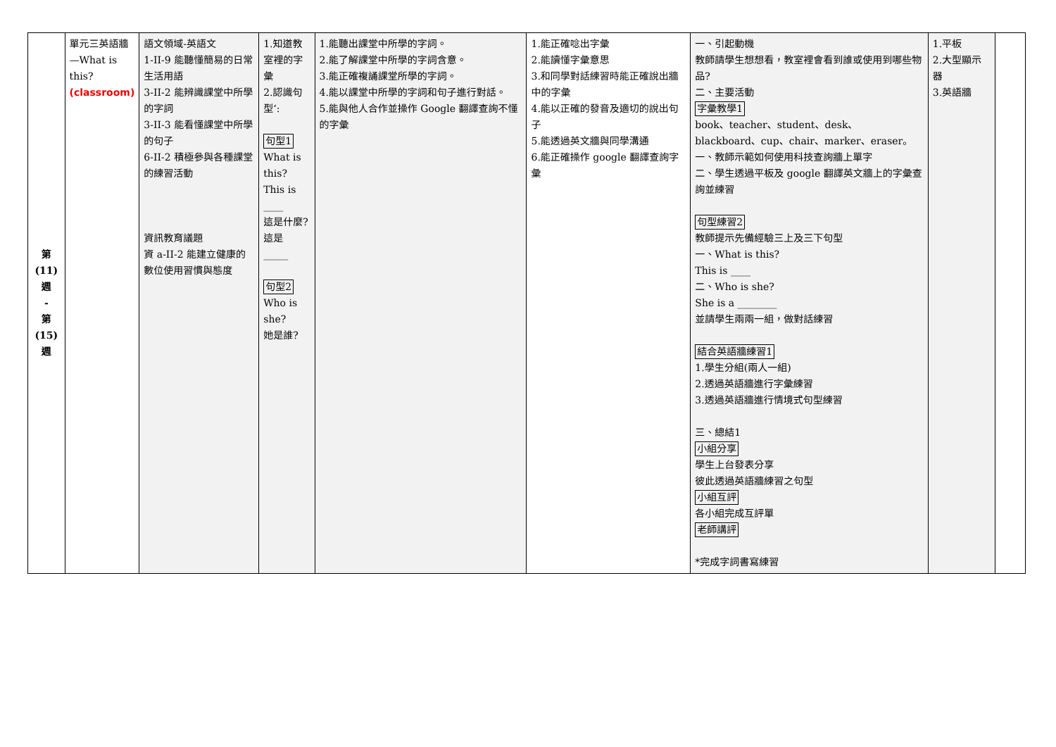| 第(11)週 - 第(15)週 | 單元三英語牆—What is this? (classroom) | 語文領域-英語文 1-II-9 能聽懂簡易的日常生活用語 3-II-2 能辨識課堂中所學的字詞 3-II-3 能看懂課堂中所學的句子 6-II-2 積極參與各種課堂的練習活動 資訊教育議題 資 a-II-2 能建立健康的數位使用習慣與態度 | 1.知道教室裡的字彙 2.認識句型‘: 句型1 What is this? This is ____ 這是什麼? 這是 _____ 句型2 Who is she? 她是誰? | 1.能聽出課堂中所學的字詞。 2.能了解課堂中所學的字詞含意。 3.能正確複誦課堂所學的字詞。 4.能以課堂中所學的字詞和句子進行對話。 5.能與他人合作並操作 Google 翻譯查詢不懂的字彙 | 1.能正確唸出字彙 2.能讀懂字彙意思 3.和同學對話練習時能正確說出牆中的字彙 4.能以正確的發音及適切的說出句子 5.能透過英文牆與同學溝通 6.能正確操作 google 翻譯查詢字彙 | 一、引起動機 教師請學生想想看，教室裡會看到誰或使用到哪些物品? 二、主要活動 字彙教學1 book、teacher、student、desk、blackboard、cup、chair、marker、eraser。 一、教師示範如何使用科技查詢牆上單字 二、學生透過平板及 google 翻譯英文牆上的字彙查詢並練習 句型練習2 教師提示先備經驗三上及三下句型 一、What is this? This is ____ 二、Who is she? She is a ________ 並請學生兩兩一組，做對話練習 結合英語牆練習1 1.學生分組(兩人一組) 2.透過英語牆進行字彙練習 3.透過英語牆進行情境式句型練習 三、總結1 小組分享 學生上台發表分享 彼此透過英語牆練習之句型 小組互評 各小組完成互評單 老師講評 *完成字詞書寫練習 | 1.平板 2.大型顯示器 3.英語牆 | |